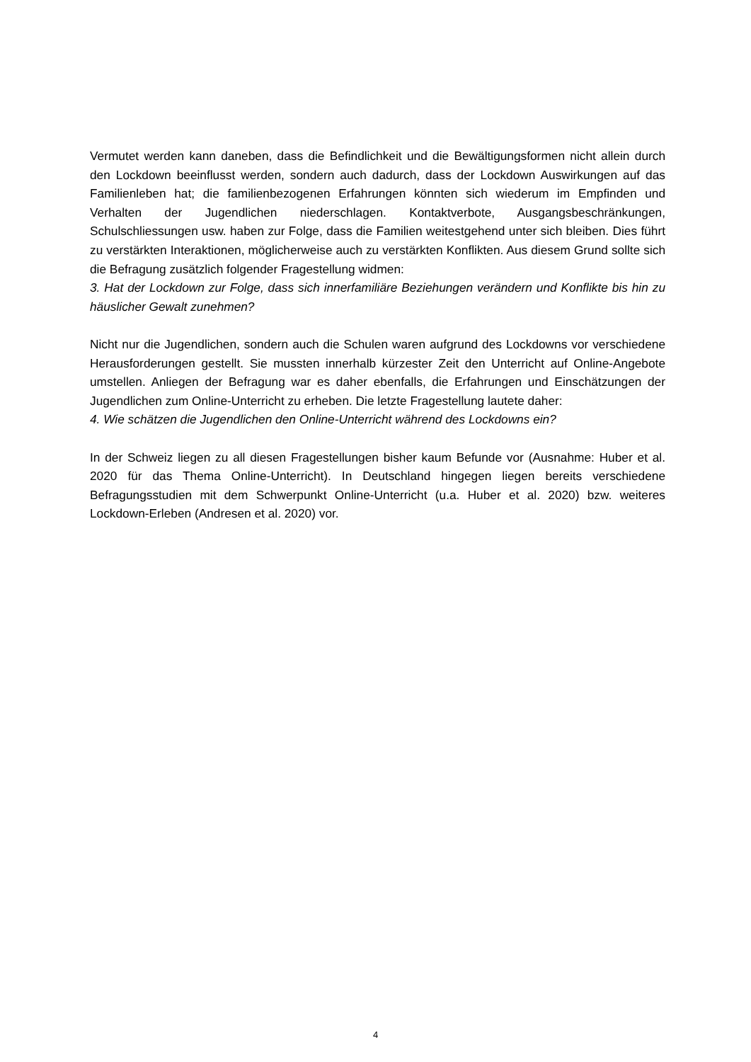Vermutet werden kann daneben, dass die Befindlichkeit und die Bewältigungsformen nicht allein durch den Lockdown beeinflusst werden, sondern auch dadurch, dass der Lockdown Auswirkungen auf das Familienleben hat; die familienbezogenen Erfahrungen könnten sich wiederum im Empfinden und Verhalten der Jugendlichen niederschlagen. Kontaktverbote, Ausgangsbeschränkungen, Schulschliessungen usw. haben zur Folge, dass die Familien weitestgehend unter sich bleiben. Dies führt zu verstärkten Interaktionen, möglicherweise auch zu verstärkten Konflikten. Aus diesem Grund sollte sich die Befragung zusätzlich folgender Fragestellung widmen:
3. Hat der Lockdown zur Folge, dass sich innerfamiliäre Beziehungen verändern und Konflikte bis hin zu häuslicher Gewalt zunehmen?
Nicht nur die Jugendlichen, sondern auch die Schulen waren aufgrund des Lockdowns vor verschiedene Herausforderungen gestellt. Sie mussten innerhalb kürzester Zeit den Unterricht auf Online-Angebote umstellen. Anliegen der Befragung war es daher ebenfalls, die Erfahrungen und Einschätzungen der Jugendlichen zum Online-Unterricht zu erheben. Die letzte Fragestellung lautete daher:
4. Wie schätzen die Jugendlichen den Online-Unterricht während des Lockdowns ein?
In der Schweiz liegen zu all diesen Fragestellungen bisher kaum Befunde vor (Ausnahme: Huber et al. 2020 für das Thema Online-Unterricht). In Deutschland hingegen liegen bereits verschiedene Befragungsstudien mit dem Schwerpunkt Online-Unterricht (u.a. Huber et al. 2020) bzw. weiteres Lockdown-Erleben (Andresen et al. 2020) vor.
4